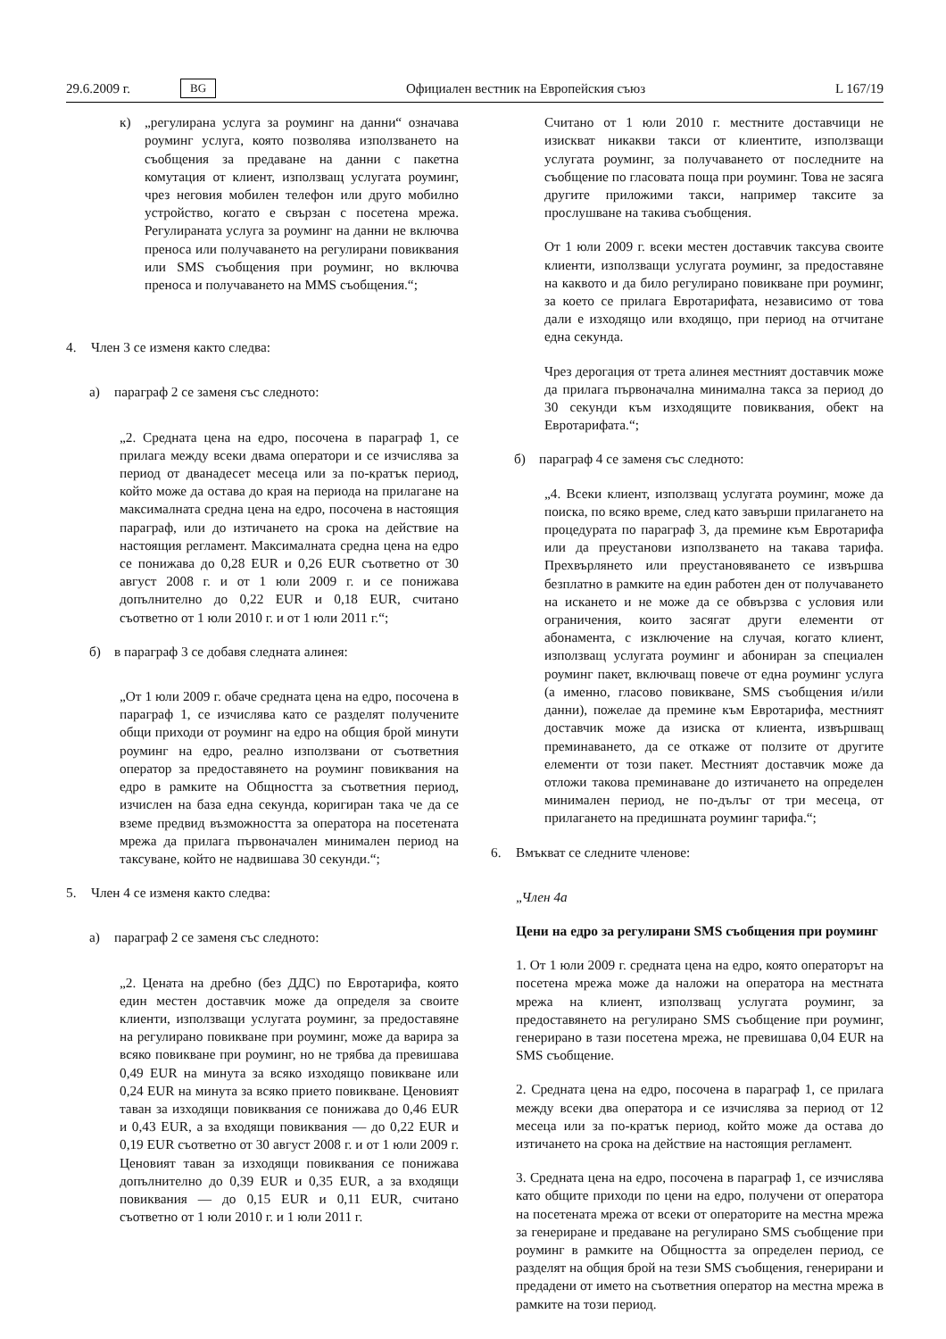29.6.2009 г. BG Официален вестник на Европейския съюз L 167/19
к) „регулирана услуга за роуминг на данни“ означава роуминг услуга, която позволява използването на съобщения за предаване на данни с пакетна комутация от клиент, използващ услугата роуминг, чрез неговия мобилен телефон или друго мобилно устройство, когато е свързан с посетена мрежа. Регулираната услуга за роуминг на данни не включва преноса или получаването на регулирани повиквания или SMS съобщения при роуминг, но включва преноса и получаването на MMS съобщения.“;
4. Член 3 се изменя както следва:
а) параграф 2 се заменя със следното:
„2. Средната цена на едро, посочена в параграф 1, се прилага между всеки двама оператори и се изчислява за период от дванадесет месеца или за по-кратък период, който може да остава до края на периода на прилагане на максималната средна цена на едро, посочена в настоящия параграф, или до изтичането на срока на действие на настоящия регламент. Максималната средна цена на едро се понижава до 0,28 EUR и 0,26 EUR съответно от 30 август 2008 г. и от 1 юли 2009 г. и се понижава допълнително до 0,22 EUR и 0,18 EUR, считано съответно от 1 юли 2010 г. и от 1 юли 2011 г.“;
б) в параграф 3 се добавя следната алинея:
„От 1 юли 2009 г. обаче средната цена на едро, посочена в параграф 1, се изчислява като се разделят получените общи приходи от роуминг на едро на общия брой минути роуминг на едро, реално използвани от съответния оператор за предоставянето на роуминг повиквания на едро в рамките на Общността за съответния период, изчислен на база една секунда, коригиран така че да се вземе предвид възможността за оператора на посетената мрежа да прилага първоначален минимален период на таксуване, който не надвишава 30 секунди.“;
5. Член 4 се изменя както следва:
а) параграф 2 се заменя със следното:
„2. Цената на дребно (без ДДС) по Евротарифа, която един местен доставчик може да определя за своите клиенти, използващи услугата роуминг, за предоставяне на регулирано повикване при роуминг, може да варира за всяко повикване при роуминг, но не трябва да превишава 0,49 EUR на минута за всяко изходящо повикване или 0,24 EUR на минута за всяко прието повикване. Ценовият таван за изходящи повиквания се понижава до 0,46 EUR и 0,43 EUR, а за входящи повиквания — до 0,22 EUR и 0,19 EUR съответно от 30 август 2008 г. и от 1 юли 2009 г. Ценовият таван за изходящи повиквания се понижава допълнително до 0,39 EUR и 0,35 EUR, а за входящи повиквания — до 0,15 EUR и 0,11 EUR, считано съответно от 1 юли 2010 г. и 1 юли 2011 г.
Считано от 1 юли 2010 г. местните доставчици не изискват никакви такси от клиентите, използващи услугата роуминг, за получаването от последните на съобщение по гласовата поща при роуминг. Това не засяга другите приложими такси, например таксите за прослушване на такива съобщения.
От 1 юли 2009 г. всеки местен доставчик таксува своите клиенти, използващи услугата роуминг, за предоставяне на каквото и да било регулирано повикване при роуминг, за което се прилага Евротарифата, независимо от това дали е изходящо или входящо, при период на отчитане една секунда.
Чрез дерогация от трета алинея местният доставчик може да прилага първоначална минимална такса за период до 30 секунди към изходящите повиквания, обект на Евротарифата.“;
б) параграф 4 се заменя със следното:
„4. Всеки клиент, използващ услугата роуминг, може да поиска, по всяко време, след като завърши прилагането на процедурата по параграф 3, да премине към Евротарифа или да преустанови използването на такава тарифа. Прехвърлянето или преустановяването се извършва безплатно в рамките на един работен ден от получаването на искането и не може да се обвързва с условия или ограничения, които засягат други елементи от абонамента, с изключение на случая, когато клиент, използващ услугата роуминг и абониран за специален роуминг пакет, включващ повече от една роуминг услуга (а именно, гласово повикване, SMS съобщения и/или данни), пожелае да премине към Евротарифа, местният доставчик може да изиска от клиента, извършващ преминаването, да се откаже от ползите от другите елементи от този пакет. Местният доставчик може да отложи такова преминаване до изтичането на определен минимален период, не по-дълъг от три месеца, от прилагането на предишната роуминг тарифа.“;
6. Вмъкват се следните членове:
„Член 4а
Цени на едро за регулирани SMS съобщения при роуминг
1. От 1 юли 2009 г. средната цена на едро, която операторът на посетена мрежа може да наложи на оператора на местната мрежа на клиент, използващ услугата роуминг, за предоставянето на регулирано SMS съобщение при роуминг, генерирано в тази посетена мрежа, не превишава 0,04 EUR на SMS съобщение.
2. Средната цена на едро, посочена в параграф 1, се прилага между всеки два оператора и се изчислява за период от 12 месеца или за по-кратък период, който може да остава до изтичането на срока на действие на настоящия регламент.
3. Средната цена на едро, посочена в параграф 1, се изчислява като общите приходи по цени на едро, получени от оператора на посетената мрежа от всеки от операторите на местна мрежа за генериране и предаване на регулирано SMS съобщение при роуминг в рамките на Общността за определен период, се разделят на общия брой на тези SMS съобщения, генерирани и предадени от името на съответния оператор на местна мрежа в рамките на този период.